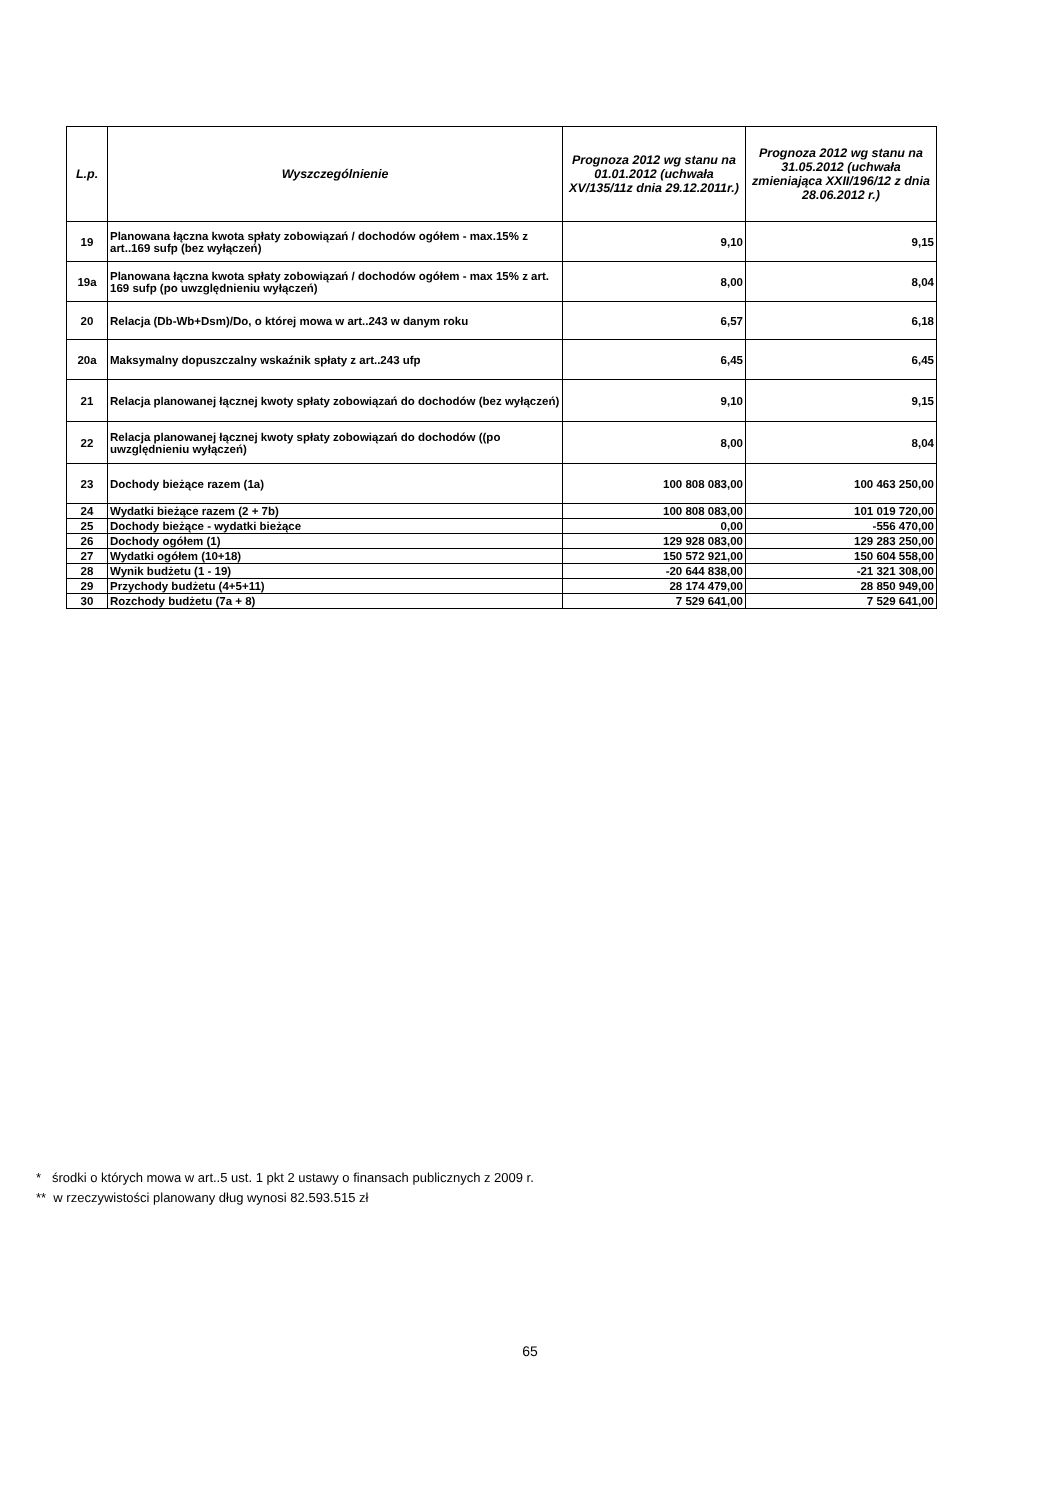| L.p. | Wyszczególnienie | Prognoza 2012 wg stanu na 01.01.2012 (uchwała XV/135/11z dnia 29.12.2011r.) | Prognoza 2012 wg stanu na 31.05.2012 (uchwała zmieniająca XXII/196/12 z dnia 28.06.2012 r.) |
| --- | --- | --- | --- |
| 19 | Planowana łączna kwota spłaty zobowiązań / dochodów ogółem - max.15% z art..169 sufp (bez wyłączeń) | 9,10 | 9,15 |
| 19a | Planowana łączna kwota spłaty zobowiązań / dochodów ogółem - max 15% z art. 169 sufp (po uwzględnieniu wyłączeń) | 8,00 | 8,04 |
| 20 | Relacja (Db-Wb+Dsm)/Do, o której mowa w art..243 w danym roku | 6,57 | 6,18 |
| 20a | Maksymalny dopuszczalny wskaźnik spłaty z art..243 ufp | 6,45 | 6,45 |
| 21 | Relacja planowanej łącznej kwoty spłaty zobowiązań do dochodów (bez wyłączeń) | 9,10 | 9,15 |
| 22 | Relacja planowanej łącznej kwoty spłaty zobowiązań do dochodów ((po uwzględnieniu wyłączeń) | 8,00 | 8,04 |
| 23 | Dochody bieżące razem (1a) | 100 808 083,00 | 100 463 250,00 |
| 24 | Wydatki bieżące razem (2 + 7b) | 100 808 083,00 | 101 019 720,00 |
| 25 | Dochody bieżące - wydatki bieżące | 0,00 | -556 470,00 |
| 26 | Dochody ogółem (1) | 129 928 083,00 | 129 283 250,00 |
| 27 | Wydatki ogółem (10+18) | 150 572 921,00 | 150 604 558,00 |
| 28 | Wynik budżetu (1 - 19) | -20 644 838,00 | -21 321 308,00 |
| 29 | Przychody budżetu (4+5+11) | 28 174 479,00 | 28 850 949,00 |
| 30 | Rozchody budżetu (7a + 8) | 7 529 641,00 | 7 529 641,00 |
* środki o których mowa w art..5 ust. 1 pkt 2 ustawy o finansach publicznych z 2009 r.
** w rzeczywistości planowany dług wynosi 82.593.515 zł
65